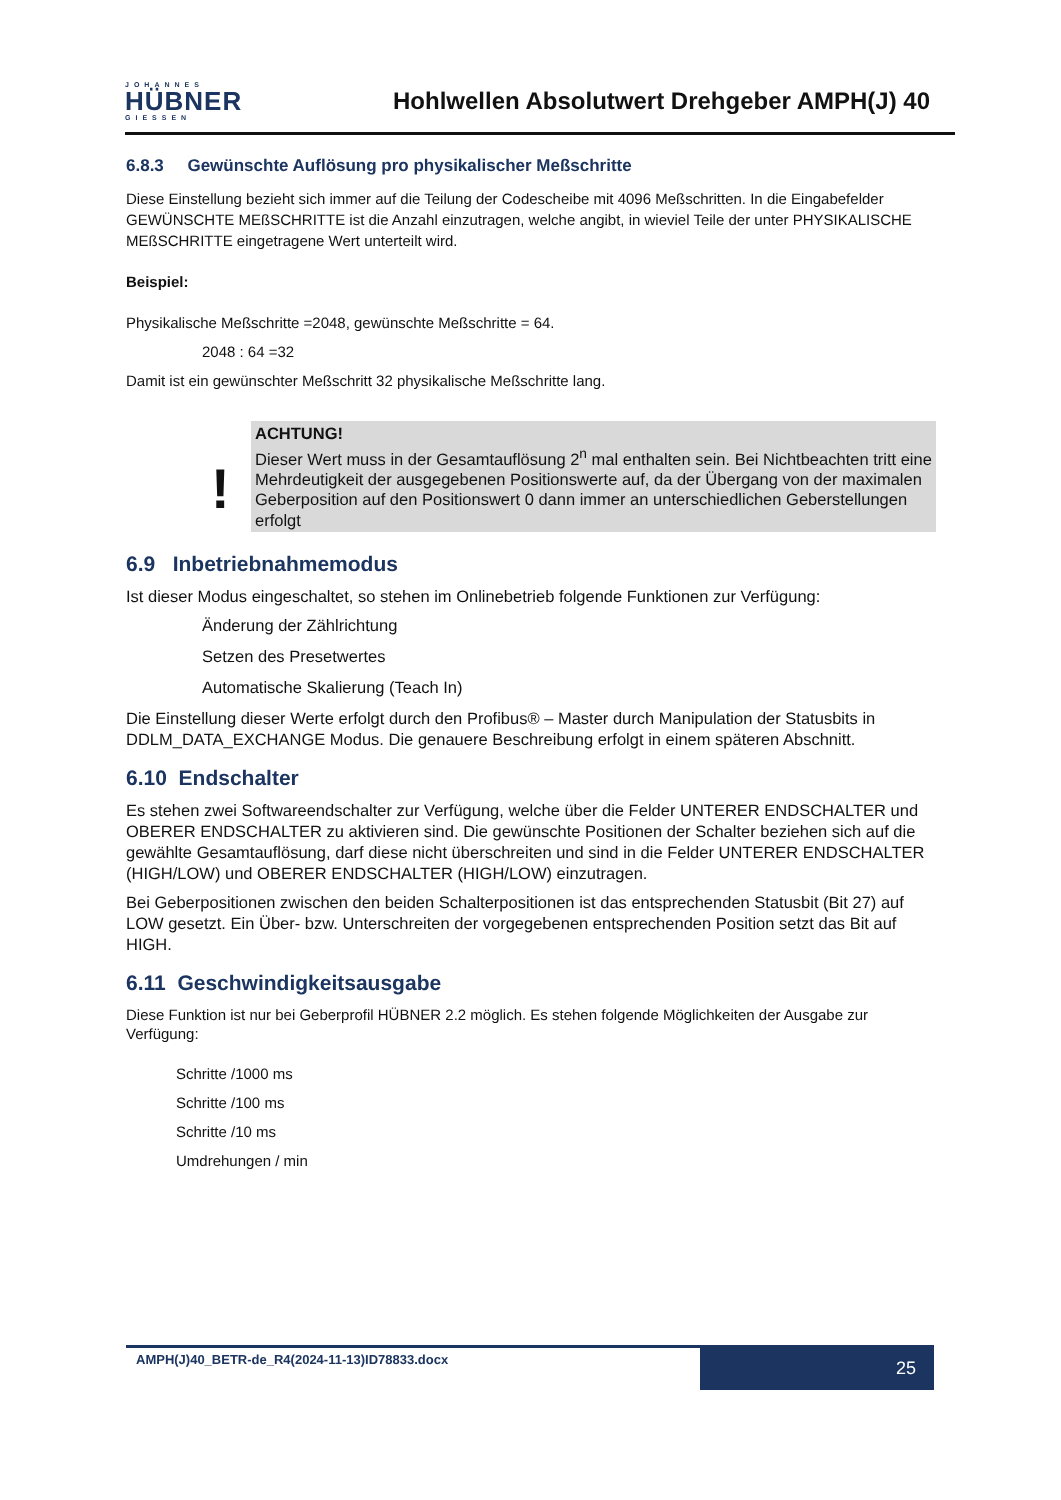JOHANNES
HÜBNER
GIESSEN
Hohlwellen Absolutwert Drehgeber AMPH(J) 40
6.8.3 Gewünschte Auflösung pro physikalischer Meßschritte
Diese Einstellung bezieht sich immer auf die Teilung der Codescheibe mit 4096 Meßschritten. In die Eingabefelder GEWÜNSCHTE MEßSCHRITTE ist die Anzahl einzutragen, welche angibt, in wieviel Teile der unter PHYSIKALISCHE MEßSCHRITTE eingetragene Wert unterteilt wird.
Beispiel:
Physikalische Meßschritte =2048, gewünschte Meßschritte = 64.
2048 : 64 =32
Damit ist ein gewünschter Meßschritt 32 physikalische Meßschritte lang.
!
ACHTUNG!
Dieser Wert muss in der Gesamtauflösung 2<sup>n</sup> mal enthalten sein. Bei Nichtbeachten tritt eine Mehrdeutigkeit der ausgegebenen Positionswerte auf, da der Übergang von der maximalen Geberposition auf den Positionswert 0 dann immer an unterschiedlichen Geberstellungen erfolgt
6.9 Inbetriebnahmemodus
Ist dieser Modus eingeschaltet, so stehen im Onlinebetrieb folgende Funktionen zur Verfügung:
Änderung der Zählrichtung
Setzen des Presetwertes
Automatische Skalierung (Teach In)
Die Einstellung dieser Werte erfolgt durch den Profibus® – Master durch Manipulation der Statusbits in DDLM_DATA_EXCHANGE Modus. Die genauere Beschreibung erfolgt in einem späteren Abschnitt.
6.10 Endschalter
Es stehen zwei Softwareendschalter zur Verfügung, welche über die Felder UNTERER ENDSCHALTER und OBERER ENDSCHALTER zu aktivieren sind. Die gewünschte Positionen der Schalter beziehen sich auf die gewählte Gesamtauflösung, darf diese nicht überschreiten und sind in die Felder UNTERER ENDSCHALTER (HIGH/LOW) und OBERER ENDSCHALTER (HIGH/LOW) einzutragen.
Bei Geberpositionen zwischen den beiden Schalterpositionen ist das entsprechenden Statusbit (Bit 27) auf LOW gesetzt. Ein Über- bzw. Unterschreiten der vorgegebenen entsprechenden Position setzt das Bit auf HIGH.
6.11 Geschwindigkeitsausgabe
Diese Funktion ist nur bei Geberprofil HÜBNER 2.2 möglich. Es stehen folgende Möglichkeiten der Ausgabe zur Verfügung:
Schritte /1000 ms
Schritte /100 ms
Schritte /10 ms
Umdrehungen / min
AMPH(J)40_BETR-de_R4(2024-11-13)ID78833.docx
25